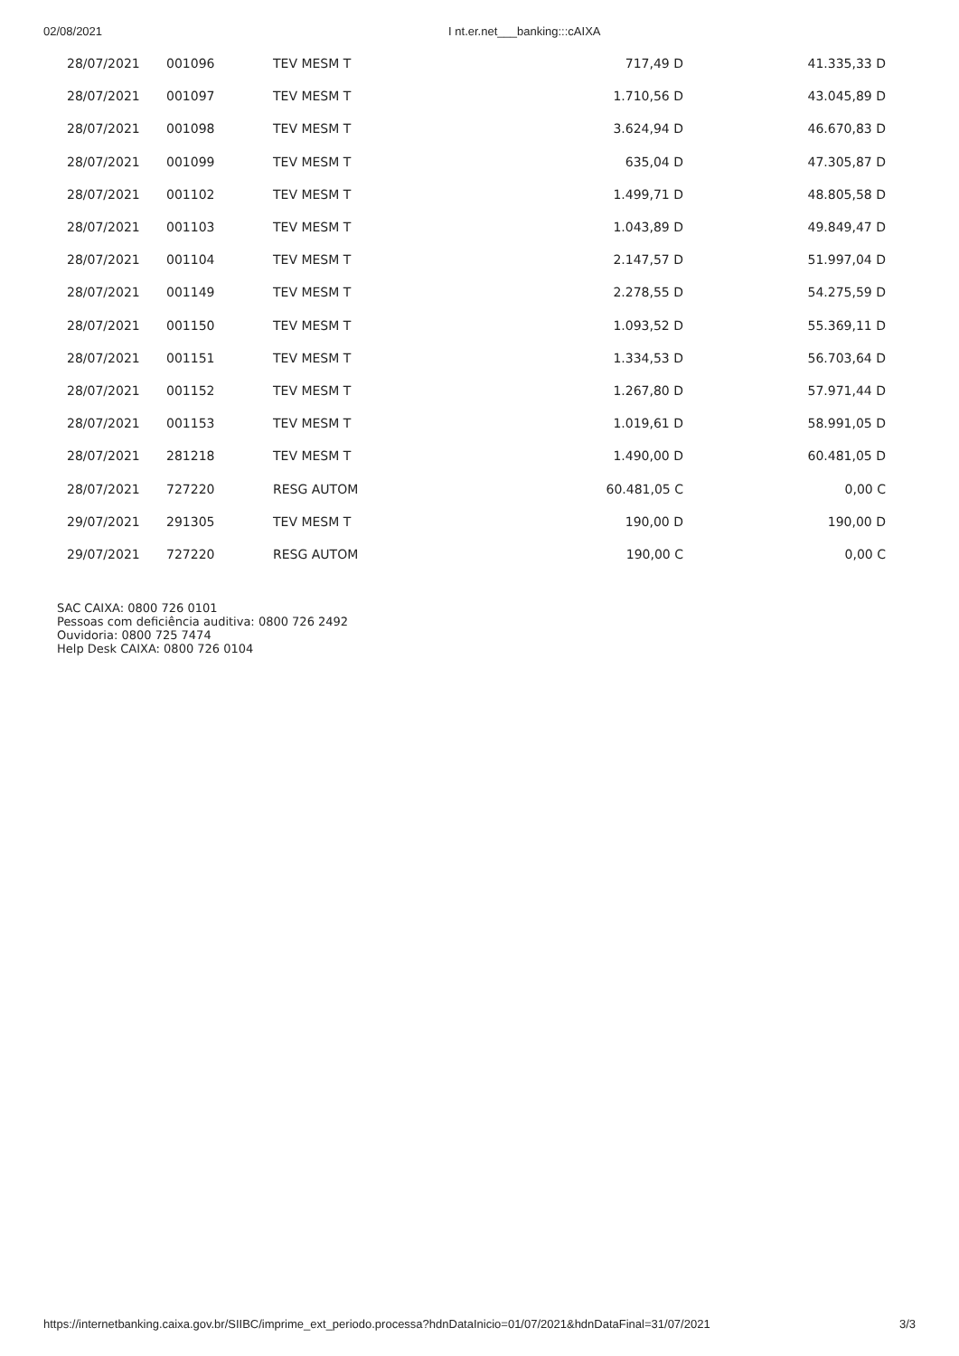02/08/2021 I nt.er.net___banking:::cAIXA
| 28/07/2021 | 001096 | TEV MESM T | 717,49 D | 41.335,33 D |
| 28/07/2021 | 001097 | TEV MESM T | 1.710,56 D | 43.045,89 D |
| 28/07/2021 | 001098 | TEV MESM T | 3.624,94 D | 46.670,83 D |
| 28/07/2021 | 001099 | TEV MESM T | 635,04 D | 47.305,87 D |
| 28/07/2021 | 001102 | TEV MESM T | 1.499,71 D | 48.805,58 D |
| 28/07/2021 | 001103 | TEV MESM T | 1.043,89 D | 49.849,47 D |
| 28/07/2021 | 001104 | TEV MESM T | 2.147,57 D | 51.997,04 D |
| 28/07/2021 | 001149 | TEV MESM T | 2.278,55 D | 54.275,59 D |
| 28/07/2021 | 001150 | TEV MESM T | 1.093,52 D | 55.369,11 D |
| 28/07/2021 | 001151 | TEV MESM T | 1.334,53 D | 56.703,64 D |
| 28/07/2021 | 001152 | TEV MESM T | 1.267,80 D | 57.971,44 D |
| 28/07/2021 | 001153 | TEV MESM T | 1.019,61 D | 58.991,05 D |
| 28/07/2021 | 281218 | TEV MESM T | 1.490,00 D | 60.481,05 D |
| 28/07/2021 | 727220 | RESG AUTOM | 60.481,05 C | 0,00 C |
| 29/07/2021 | 291305 | TEV MESM T | 190,00 D | 190,00 D |
| 29/07/2021 | 727220 | RESG AUTOM | 190,00 C | 0,00 C |
SAC CAIXA: 0800 726 0101
Pessoas com deficiência auditiva: 0800 726 2492
Ouvidoria: 0800 725 7474
Help Desk CAIXA: 0800 726 0104
https://internetbanking.caixa.gov.br/SIIBC/imprime_ext_periodo.processa?hdnDataInicio=01/07/2021&hdnDataFinal=31/07/2021 3/3